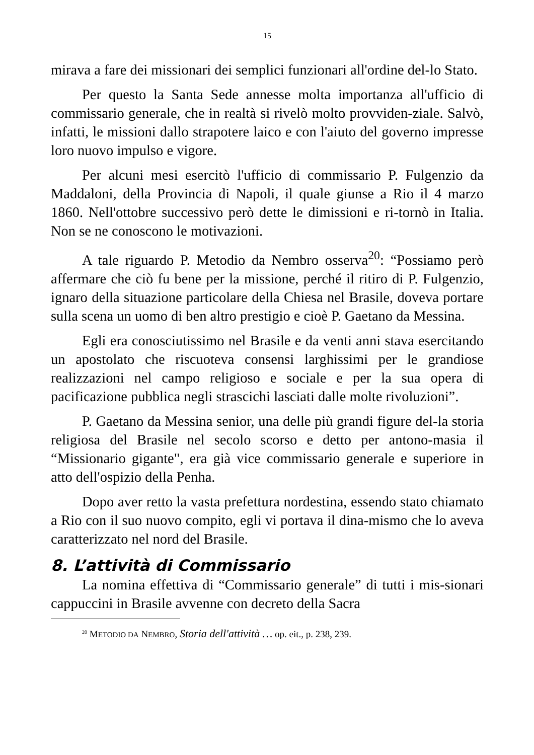15
mirava a fare dei missionari dei semplici funzionari all'ordine del-lo Stato.
Per questo la Santa Sede annesse molta importanza all'ufficio di commissario generale, che in realtà si rivelò molto provviden-ziale. Salvò, infatti, le missioni dallo strapotere laico e con l'aiuto del governo impresse loro nuovo impulso e vigore.
Per alcuni mesi esercitò l'ufficio di commissario P. Fulgenzio da Maddaloni, della Provincia di Napoli, il quale giunse a Rio il 4 marzo 1860. Nell'ottobre successivo però dette le dimissioni e ri-tornò in Italia. Non se ne conoscono le motivazioni.
A tale riguardo P. Metodio da Nembro osserva<sup>20</sup>: “Possiamo però affermare che ciò fu bene per la missione, perché il ritiro di P. Fulgenzio, ignaro della situazione particolare della Chiesa nel Brasile, doveva portare sulla scena un uomo di ben altro prestigio e cioè P. Gaetano da Messina.
Egli era conosciutissimo nel Brasile e da venti anni stava esercitando un apostolato che riscuoteva consensi larghissimi per le grandiose realizzazioni nel campo religioso e sociale e per la sua opera di pacificazione pubblica negli strascichi lasciati dalle molte rivoluzioni”.
P. Gaetano da Messina senior, una delle più grandi figure del-la storia religiosa del Brasile nel secolo scorso e detto per antono-masia il “Missionario gigante", era già vice commissario generale e superiore in atto dell'ospizio della Penha.
Dopo aver retto la vasta prefettura nordestina, essendo stato chiamato a Rio con il suo nuovo compito, egli vi portava il dina-mismo che lo aveva caratterizzato nel nord del Brasile.
8. L’attività di Commissario
La nomina effettiva di “Commissario generale” di tutti i mis-sionari cappuccini in Brasile avvenne con decreto della Sacra
<sup>20</sup> METODIO DA NEMBRO, Storia dell'attività … op. eit., p. 238, 239.